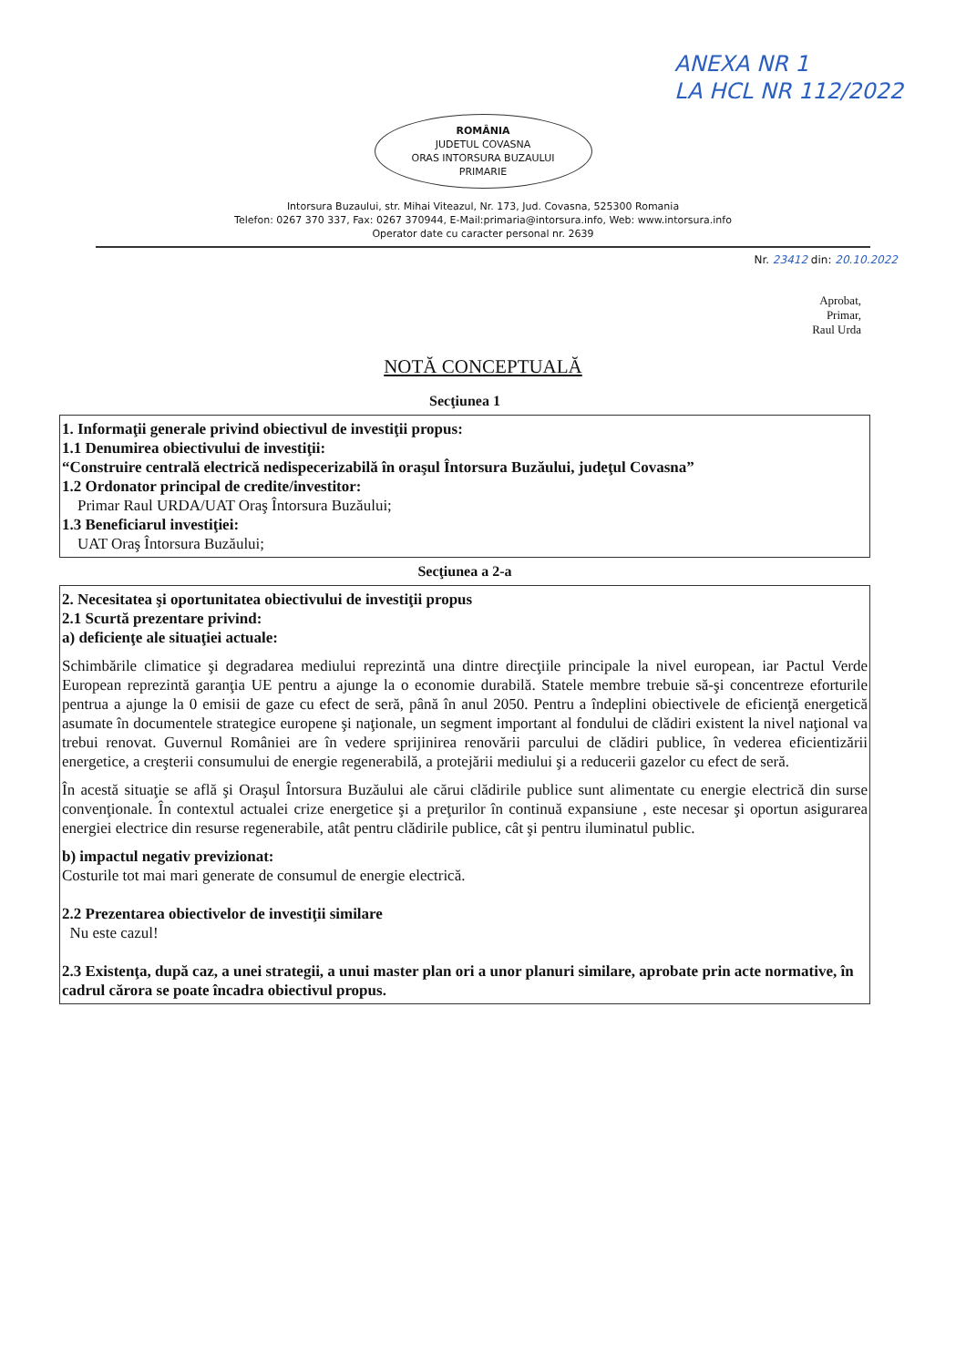ANEXA NR 1
LA HCL NR 112/2022
ROMÂNIA
JUDETUL COVASNA
ORAS INTORSURA BUZAULUI
PRIMARIE
Intorsura Buzaului, str. Mihai Viteazul, Nr. 173, Jud. Covasna, 525300 Romania
Telefon: 0267 370 337, Fax: 0267 370944, E-Mail:primaria@intorsura.info, Web: www.intorsura.info
Operator date cu caracter personal nr. 2639
Nr. 23412 din: 20.10.2022
Aprobat,
Primar,
Raul Urda
NOTĂ CONCEPTUALĂ
| Secţiunea 1 |
| --- |
| 1. Informaţii generale privind obiectivul de investiţii propus: 1.1 Denumirea obiectivului de investiţii: “Construire centrală electrică nedispecerizabilă în oraşul Întorsura Buzăului, judeţul Covasna” 1.2 Ordonator principal de credite/investitor: Primar Raul URDA/UAT Oraş Întorsura Buzăului; 1.3 Beneficiarul investiţiei: UAT Oraş Întorsura Buzăului; |
| Secţiunea a 2-a |
| 2. Necesitatea şi oportunitatea obiectivului de investiţii propus 2.1 Scurtă prezentare privind: a) deficienţe ale situaţiei actuale: Schimbările climatice şi degradarea mediului reprezintă una dintre direcţiile principale la nivel european, iar Pactul Verde European reprezintă garanţia UE pentru a ajunge la o economie durabilă. Statele membre trebuie să-şi concentreze eforturile pentrua a ajunge la 0 emisii de gaze cu efect de seră, până în anul 2050. Pentru a îndeplini obiectivele de eficienţă energetică asumate în documentele strategice europene şi naţionale, un segment important al fondului de clădiri existent la nivel naţional va trebui renovat. Guvernul României are în vedere sprijinirea renovării parcului de clădiri publice, în vederea eficientizării energetice, a creşterii consumului de energie regenerabilă, a protejării mediului şi a reducerii gazelor cu efect de seră. În acestă situaţie se află şi Oraşul Întorsura Buzăului ale cărui clădirile publice sunt alimentate cu energie electrică din surse convenţionale. În contextul actualei crize energetice şi a preţurilor în continuă expansiune , este necesar şi oportun asigurarea energiei electrice din resurse regenerabile, atât pentru clădirile publice, cât şi pentru iluminatul public. b) impactul negativ previzionat: Costurile tot mai mari generate de consumul de energie electrică. 2.2 Prezentarea obiectivelor de investiţii similare Nu este cazul! 2.3 Existenţa, după caz, a unei strategii, a unui master plan ori a unor planuri similare, aprobate prin acte normative, în cadrul cărora se poate încadra obiectivul propus. |